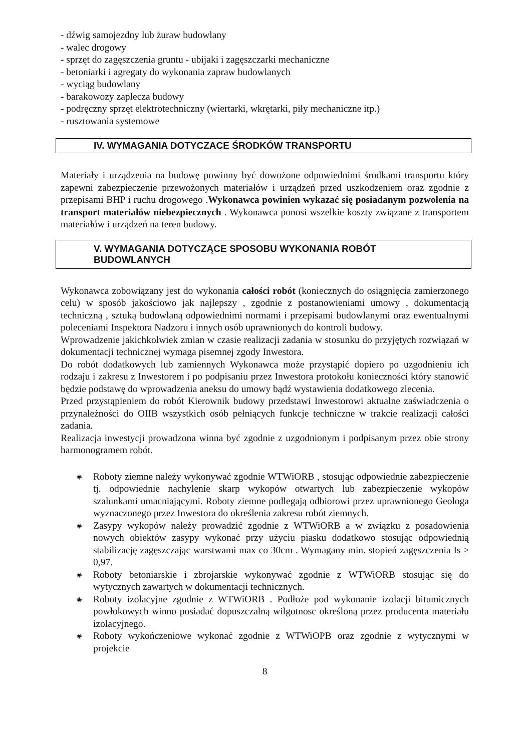- dźwig samojezdny lub żuraw budowlany
- walec drogowy
- sprzęt do zagęszczenia gruntu - ubijaki i zagęszczarki mechaniczne
- betoniarki i agregaty do wykonania zapraw budowlanych
- wyciąg budowlany
- barakowozy zaplecza budowy
- podręczny sprzęt elektrotechniczny (wiertarki, wkrętarki, piły mechaniczne itp.)
- rusztowania systemowe
IV. WYMAGANIA DOTYCZACE ŚRODKÓW TRANSPORTU
Materiały i urządzenia na budowę powinny być dowożone odpowiednimi środkami transportu który zapewni zabezpieczenie przewożonych materiałów i urządzeń przed uszkodzeniem oraz zgodnie z przepisami BHP i ruchu drogowego .Wykonawca powinien wykazać się posiadanym pozwolenia na transport materiałów niebezpiecznych . Wykonawca ponosi wszelkie koszty związane z transportem materiałów i urządzeń na teren budowy.
V. WYMAGANIA DOTYCZĄCE SPOSOBU WYKONANIA ROBÓT
BUDOWLANYCH
Wykonawca zobowiązany jest do wykonania całości robót (koniecznych do osiągnięcia zamierzonego celu) w sposób jakościowo jak najlepszy , zgodnie z postanowieniami umowy , dokumentacją techniczną , sztuką budowlaną odpowiednimi normami i przepisami budowlanymi oraz ewentualnymi poleceniami Inspektora Nadzoru i innych osób uprawnionych do kontroli budowy.
Wprowadzenie jakichkolwiek zmian w czasie realizacji zadania w stosunku do przyjętych rozwiązań w dokumentacji technicznej wymaga pisemnej zgody Inwestora.
Do robót dodatkowych lub zamiennych Wykonawca może przystąpić dopiero po uzgodnieniu ich rodzaju i zakresu z Inwestorem i po podpisaniu przez Inwestora protokołu konieczności który stanowić będzie podstawę do wprowadzenia aneksu do umowy bądź wystawienia dodatkowego zlecenia.
Przed przystąpieniem do robót Kierownik budowy przedstawi Inwestorowi aktualne zaświadczenia o przynależności do OIIB wszystkich osób pełniących funkcje techniczne w trakcie realizacji całości zadania.
Realizacja inwestycji prowadzona winna być zgodnie z uzgodnionym i podpisanym przez obie strony harmonogramem robót.
◉ Roboty ziemne należy wykonywać zgodnie WTWiORB , stosując odpowiednie zabezpieczenie tj. odpowiednie nachylenie skarp wykopów otwartych lub zabezpieczenie wykopów szalunkami umacniającymi. Roboty ziemne podlegają odbiorowi przez uprawnionego Geologa wyznaczonego przez Inwestora do określenia zakresu robót ziemnych.
◉ Zasypy wykopów należy prowadzić zgodnie z WTWiORB a w związku z posadowienia nowych obiektów zasypy wykonać przy użyciu piasku dodatkowo stosując odpowiednią stabilizację zagęszczając warstwami max co 30cm . Wymagany min. stopień zagęszczenia Is ≥ 0,97.
◉ Roboty betoniarskie i zbrojarskie wykonywać zgodnie z WTWiORB stosując się do wytycznych zawartych w dokumentacji technicznych.
◉ Roboty izolacyjne zgodnie z WTWiORB . Podłoże pod wykonanie izolacji bitumicznych powłokowych winno posiadać dopuszczalną wilgotnosc określoną przez producenta materiału izolacyjnego.
◉ Roboty wykończeniowe wykonać zgodnie z WTWiOPB oraz zgodnie z wytycznymi w projekcie
8